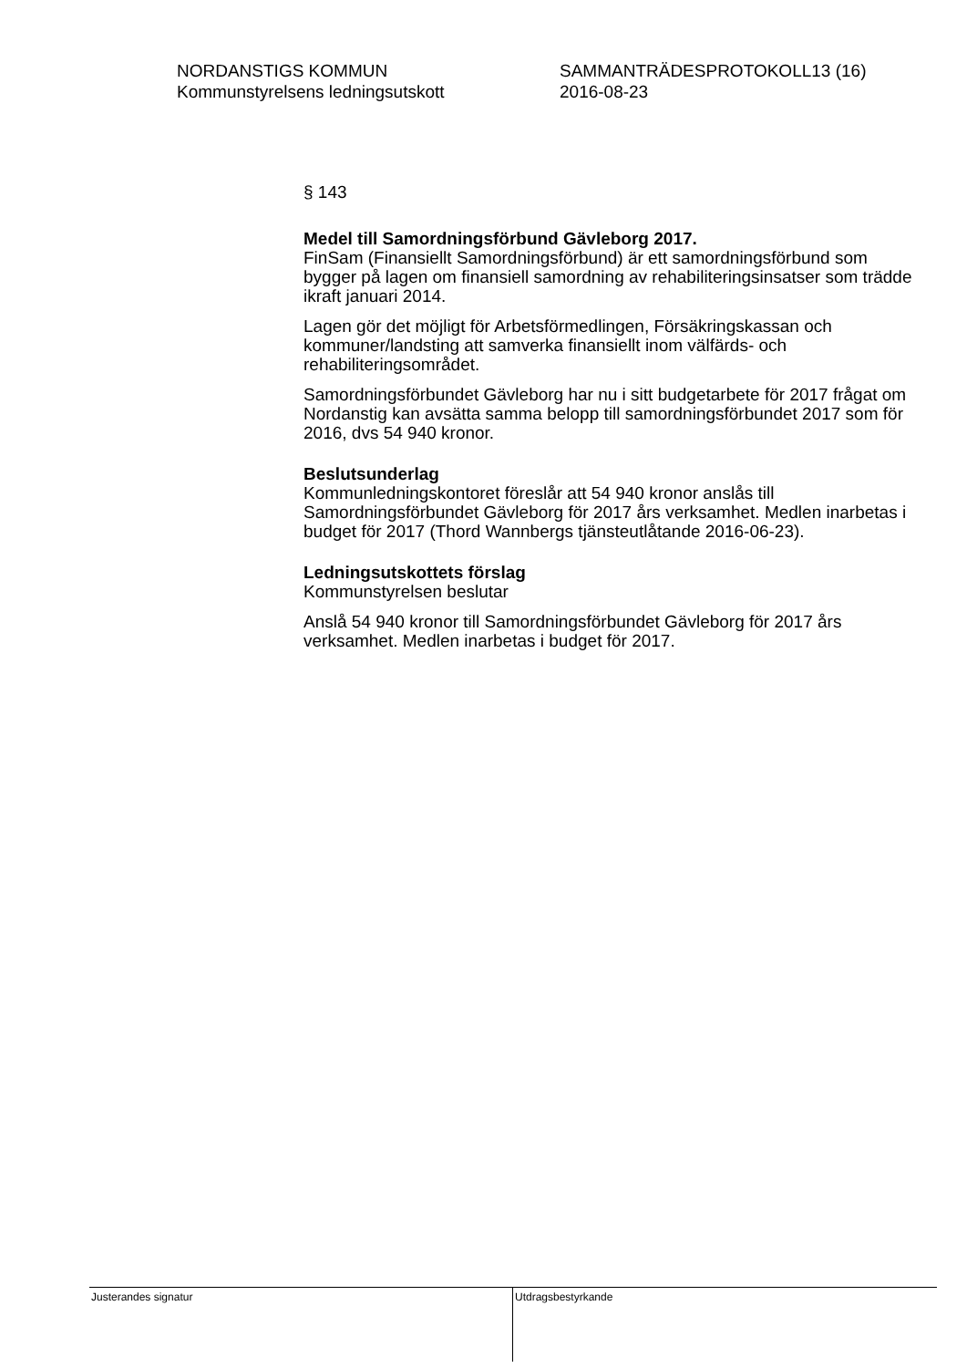NORDANSTIGS KOMMUN
Kommunstyrelsens ledningsutskott
SAMMANTRÄDESPROTOKOLL13 (16)
2016-08-23
§ 143
Medel till Samordningsförbund Gävleborg 2017.
FinSam (Finansiellt Samordningsförbund) är ett samordningsförbund som bygger på lagen om finansiell samordning av rehabiliteringsinsatser som trädde ikraft januari 2014.
Lagen gör det möjligt för Arbetsförmedlingen, Försäkringskassan och kommuner/landsting att samverka finansiellt inom välfärds- och rehabiliteringsområdet.
Samordningsförbundet Gävleborg har nu i sitt budgetarbete för 2017 frågat om Nordanstig kan avsätta samma belopp till samordningsförbundet 2017 som för 2016, dvs 54 940 kronor.
Beslutsunderlag
Kommunledningskontoret föreslår att 54 940 kronor anslås till Samordningsförbundet Gävleborg för 2017 års verksamhet. Medlen inarbetas i budget för 2017 (Thord Wannbergs tjänsteutlåtande 2016-06-23).
Ledningsutskottets förslag
Kommunstyrelsen beslutar
Anslå 54 940 kronor till Samordningsförbundet Gävleborg för 2017 års verksamhet. Medlen inarbetas i budget för 2017.
Justerandes signatur
Utdragsbestyrkande